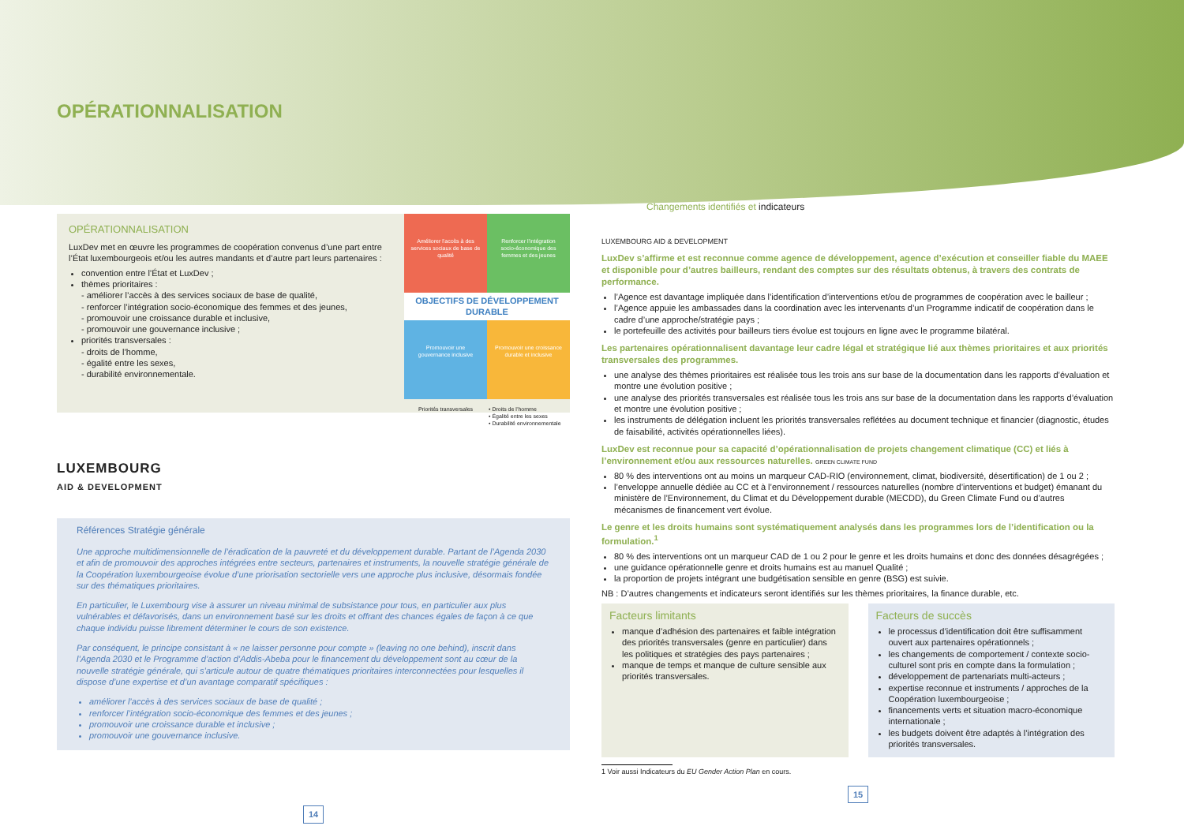OPÉRATIONNALISATION
OPÉRATIONNALISATION
LuxDev met en œuvre les programmes de coopération convenus d’une part entre l’État luxembourgeois et/ou les autres mandants et d’autre part leurs partenaires :
convention entre l’État et LuxDev ;
thèmes prioritaires :
- améliorer l’accès à des services sociaux de base de qualité,
- renforcer l’intégration socio-économique des femmes et des jeunes,
- promouvoir une croissance durable et inclusive,
- promouvoir une gouvernance inclusive ;
priorités transversales :
- droits de l’homme,
- égalité entre les sexes,
- durabilité environnementale.
Améliorer l’accès à des services sociaux de base de qualité
Renforcer l’intégration socio-économique des femmes et des jeunes
OBJECTIFS DE DÉVELOPPEMENT DURABLE
Promouvoir une gouvernance inclusive
Promouvoir une croissance durable et inclusive
Priorités transversales
• Droits de l’homme
• Égalité entre les sexes
• Durabilité environnementale
LUXEMBOURG
AID & DEVELOPMENT
Références Stratégie générale
Une approche multidimensionnelle de l’éradication de la pauvreté et du développement durable. Partant de l’Agenda 2030 et afin de promouvoir des approches intégrées entre secteurs, partenaires et instruments, la nouvelle stratégie générale de la Coopération luxembourgeoise évolue d’une priorisation sectorielle vers une approche plus inclusive, désormais fondée sur des thématiques prioritaires.
En particulier, le Luxembourg vise à assurer un niveau minimal de subsistance pour tous, en particulier aux plus vulnérables et défavorisés, dans un environnement basé sur les droits et offrant des chances égales de façon à ce que chaque individu puisse librement déterminer le cours de son existence.
Par conséquent, le principe consistant à « ne laisser personne pour compte » (leaving no one behind), inscrit dans l’Agenda 2030 et le Programme d’action d’Addis-Abeba pour le financement du développement sont au cœur de la nouvelle stratégie générale, qui s’articule autour de quatre thématiques prioritaires interconnectées pour lesquelles il dispose d’une expertise et d’un avantage comparatif spécifiques :
améliorer l’accès à des services sociaux de base de qualité ;
renforcer l’intégration socio-économique des femmes et des jeunes ;
promouvoir une croissance durable et inclusive ;
promouvoir une gouvernance inclusive.
14
Changements identifiés et indicateurs
LUXEMBOURG AID & DEVELOPMENT
LuxDev s’affirme et est reconnue comme agence de développement, agence d’exécution et conseiller fiable du MAEE et disponible pour d’autres bailleurs, rendant des comptes sur des résultats obtenus, à travers des contrats de performance.
l’Agence est davantage impliquée dans l’identification d’interventions et/ou de programmes de coopération avec le bailleur ;
l’Agence appuie les ambassades dans la coordination avec les intervenants d’un Programme indicatif de coopération dans le cadre d’une approche/stratégie pays ;
le portefeuille des activités pour bailleurs tiers évolue est toujours en ligne avec le programme bilatéral.
Les partenaires opérationnalisent davantage leur cadre légal et stratégique lié aux thèmes prioritaires et aux priorités transversales des programmes.
une analyse des thèmes prioritaires est réalisée tous les trois ans sur base de la documentation dans les rapports d’évaluation et montre une évolution positive ;
une analyse des priorités transversales est réalisée tous les trois ans sur base de la documentation dans les rapports d’évaluation et montre une évolution positive ;
les instruments de délégation incluent les priorités transversales reflétées au document technique et financier (diagnostic, études de faisabilité, activités opérationnelles liées).
LuxDev est reconnue pour sa capacité d’opérationnalisation de projets changement climatique (CC) et liés à l’environnement et/ou aux ressources naturelles. GREEN CLIMATE FUND
80 % des interventions ont au moins un marqueur CAD-RIO (environnement, climat, biodiversité, désertification) de 1 ou 2 ;
l’enveloppe annuelle dédiée au CC et à l’environnement / ressources naturelles (nombre d’interventions et budget) émanant du ministère de l’Environnement, du Climat et du Développement durable (MECDD), du Green Climate Fund ou d’autres mécanismes de financement vert évolue.
Le genre et les droits humains sont systématiquement analysés dans les programmes lors de l’identification ou la formulation.<sup>1</sup>
80 % des interventions ont un marqueur CAD de 1 ou 2 pour le genre et les droits humains et donc des données désagrégées ;
une guidance opérationnelle genre et droits humains est au manuel Qualité ;
la proportion de projets intégrant une budgétisation sensible en genre (BSG) est suivie.
NB : D’autres changements et indicateurs seront identifiés sur les thèmes prioritaires, la finance durable, etc.
Facteurs limitants
manque d’adhésion des partenaires et faible intégration des priorités transversales (genre en particulier) dans les politiques et stratégies des pays partenaires ;
manque de temps et manque de culture sensible aux priorités transversales.
Facteurs de succès
le processus d’identification doit être suffisamment ouvert aux partenaires opérationnels ;
les changements de comportement / contexte socio-culturel sont pris en compte dans la formulation ;
développement de partenariats multi-acteurs ;
expertise reconnue et instruments / approches de la Coopération luxembourgeoise ;
financements verts et situation macro-économique internationale ;
les budgets doivent être adaptés à l’intégration des priorités transversales.
1 Voir aussi Indicateurs du EU Gender Action Plan en cours.
15